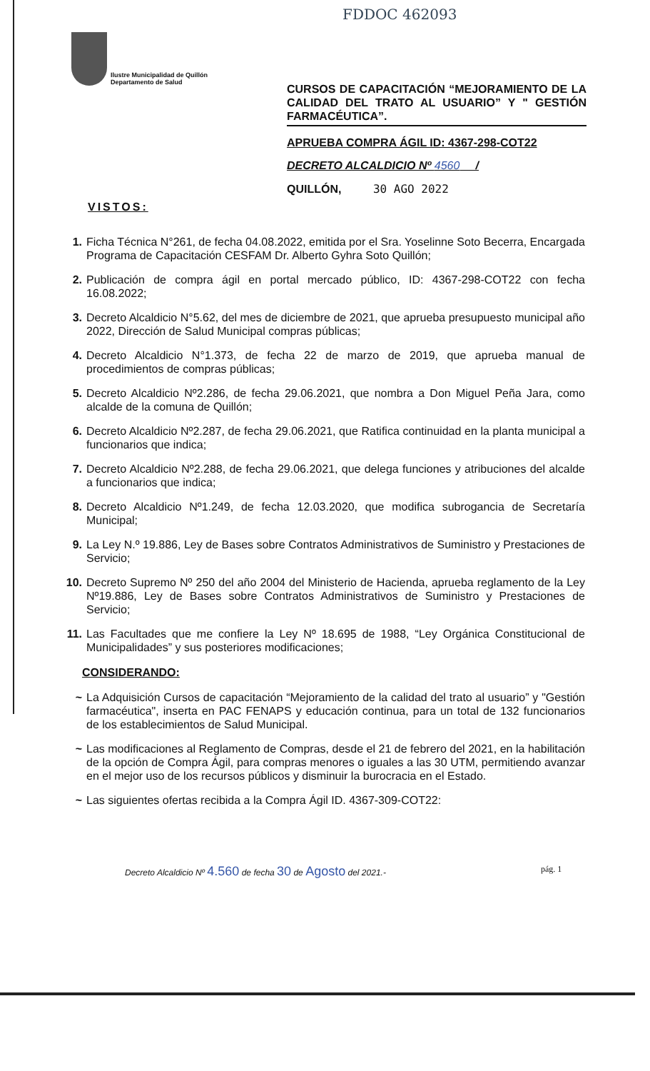FDDOC 462093
Ilustre Municipalidad de Quillón
Departamento de Salud
CURSOS DE CAPACITACIÓN “MEJORAMIENTO DE LA CALIDAD DEL TRATO AL USUARIO” Y " GESTIÓN FARMACÉUTICA”.
APRUEBA COMPRA ÁGIL ID: 4367-298-COT22
DECRETO ALCALDICIO Nº 4560 /
QUILLÓN, 30 AGO 2022
VISTOS:
1. Ficha Técnica N°261, de fecha 04.08.2022, emitida por el Sra. Yoselinne Soto Becerra, Encargada Programa de Capacitación CESFAM Dr. Alberto Gyhra Soto Quillón;
2. Publicación de compra ágil en portal mercado público, ID: 4367-298-COT22 con fecha 16.08.2022;
3. Decreto Alcaldicio N°5.62, del mes de diciembre de 2021, que aprueba presupuesto municipal año 2022, Dirección de Salud Municipal compras públicas;
4. Decreto Alcaldicio N°1.373, de fecha 22 de marzo de 2019, que aprueba manual de procedimientos de compras públicas;
5. Decreto Alcaldicio Nº2.286, de fecha 29.06.2021, que nombra a Don Miguel Peña Jara, como alcalde de la comuna de Quillón;
6. Decreto Alcaldicio Nº2.287, de fecha 29.06.2021, que Ratifica continuidad en la planta municipal a funcionarios que indica;
7. Decreto Alcaldicio Nº2.288, de fecha 29.06.2021, que delega funciones y atribuciones del alcalde a funcionarios que indica;
8. Decreto Alcaldicio Nº1.249, de fecha 12.03.2020, que modifica subrogancia de Secretaría Municipal;
9. La Ley N.º 19.886, Ley de Bases sobre Contratos Administrativos de Suministro y Prestaciones de Servicio;
10. Decreto Supremo Nº 250 del año 2004 del Ministerio de Hacienda, aprueba reglamento de la Ley Nº19.886, Ley de Bases sobre Contratos Administrativos de Suministro y Prestaciones de Servicio;
11. Las Facultades que me confiere la Ley Nº 18.695 de 1988, “Ley Orgánica Constitucional de Municipalidades” y sus posteriores modificaciones;
CONSIDERANDO:
~ La Adquisición Cursos de capacitación “Mejoramiento de la calidad del trato al usuario” y "Gestión farmacéutica", inserta en PAC FENAPS y educación continua, para un total de 132 funcionarios de los establecimientos de Salud Municipal.
~ Las modificaciones al Reglamento de Compras, desde el 21 de febrero del 2021, en la habilitación de la opción de Compra Ágil, para compras menores o iguales a las 30 UTM, permitiendo avanzar en el mejor uso de los recursos públicos y disminuir la burocracia en el Estado.
~ Las siguientes ofertas recibida a la Compra Ágil ID. 4367-309-COT22:
Decreto Alcaldicio Nº 4.560 de fecha 30 de Agosto del 2021.-
pág. 1